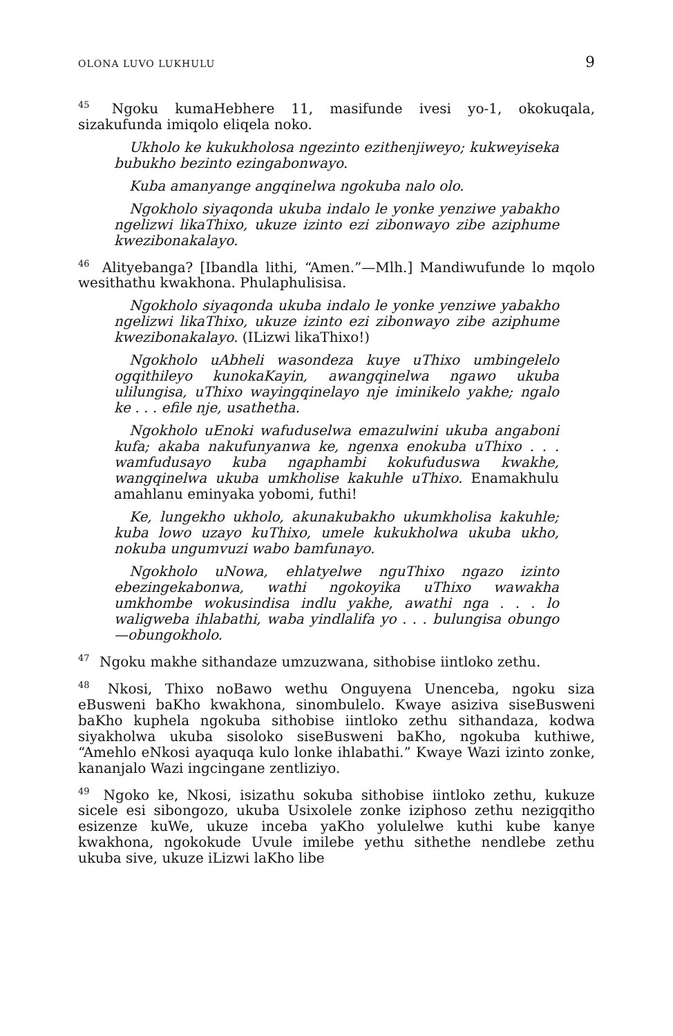OLONA LUVO LUKHULU 9
<sup>45</sup> Ngoku kumaHebhere 11, masifunde ivesi yo-1, okokuqala, sizakufunda imiqolo eliqela noko.
Ukholo ke kukukholosa ngezinto ezithenjiweyo; kukweyiseka bubukho bezinto ezingabonwayo.
Kuba amanyange angqinelwa ngokuba nalo olo.
Ngokholo siyaqonda ukuba indalo le yonke yenziwe yabakho ngelizwi likaThixo, ukuze izinto ezi zibonwayo zibe aziphume kwezibonakalayo.
<sup>46</sup> Alityebanga? [Ibandla lithi, “Amen.”—Mlh.] Mandiwufunde lo mqolo wesithathu kwakhona. Phulaphulisisa.
Ngokholo siyaqonda ukuba indalo le yonke yenziwe yabakho ngelizwi likaThixo, ukuze izinto ezi zibonwayo zibe aziphume kwezibonakalayo. (ILizwi likaThixo!)
Ngokholo uAbheli wasondeza kuye uThixo umbingelelo ogqithileyo kunokaKayin, awangqinelwa ngawo ukuba ulilungisa, uThixo wayingqinelayo nje iminikelo yakhe; ngalo ke . . . efile nje, usathetha.
Ngokholo uEnoki wafuduselwa emazulwini ukuba angaboni kufa; akaba nakufunyanwa ke, ngenxa enokuba uThixo . . . wamfudusayo kuba ngaphambi kokufuduswa kwakhe, wangqinelwa ukuba umkholise kakuhle uThixo. Enamakhulu amahlanu eminyaka yobomi, futhi!
Ke, lungekho ukholo, akunakubakho ukumkholisa kakuhle; kuba lowo uzayo kuThixo, umele kukukholwa ukuba ukho, nokuba ungumvuzi wabo bamfunayo.
Ngokholo uNowa, ehlatyelwe nguThixo ngazo izinto ebezingekabonwa, wathi ngokoyika uThixo wawakha umkhombe wokusindisa indlu yakhe, awathi nga . . . lo waligweba ihlabathi, waba yindlalifa yo . . . bulungisa obungo—obungokholo.
<sup>47</sup> Ngoku makhe sithandaze umzuzwana, sithobise iintloko zethu.
<sup>48</sup> Nkosi, Thixo noBawo wethu Onguyena Unenceba, ngoku siza eBusweni baKho kwakhona, sinombulelo. Kwaye asiziva siseBusweni baKho kuphela ngokuba sithobise iintloko zethu sithandaza, kodwa siyakholwa ukuba sisoloko siseBusweni baKho, ngokuba kuthiwe, “Amehlo eNkosi ayaquqa kulo lonke ihlabathi.” Kwaye Wazi izinto zonke, kananjalo Wazi ingcingane zentliziyo.
<sup>49</sup> Ngoko ke, Nkosi, isizathu sokuba sithobise iintloko zethu, kukuze sicele esi sibongozo, ukuba Usixolele zonke iziphoso zethu nezigqitho esizenze kuWe, ukuze inceba yaKho yolulelwe kuthi kube kanye kwakhona, ngokokude Uvule imilebe yethu sithethe nendlebe zethu ukuba sive, ukuze iLizwi laKho libe